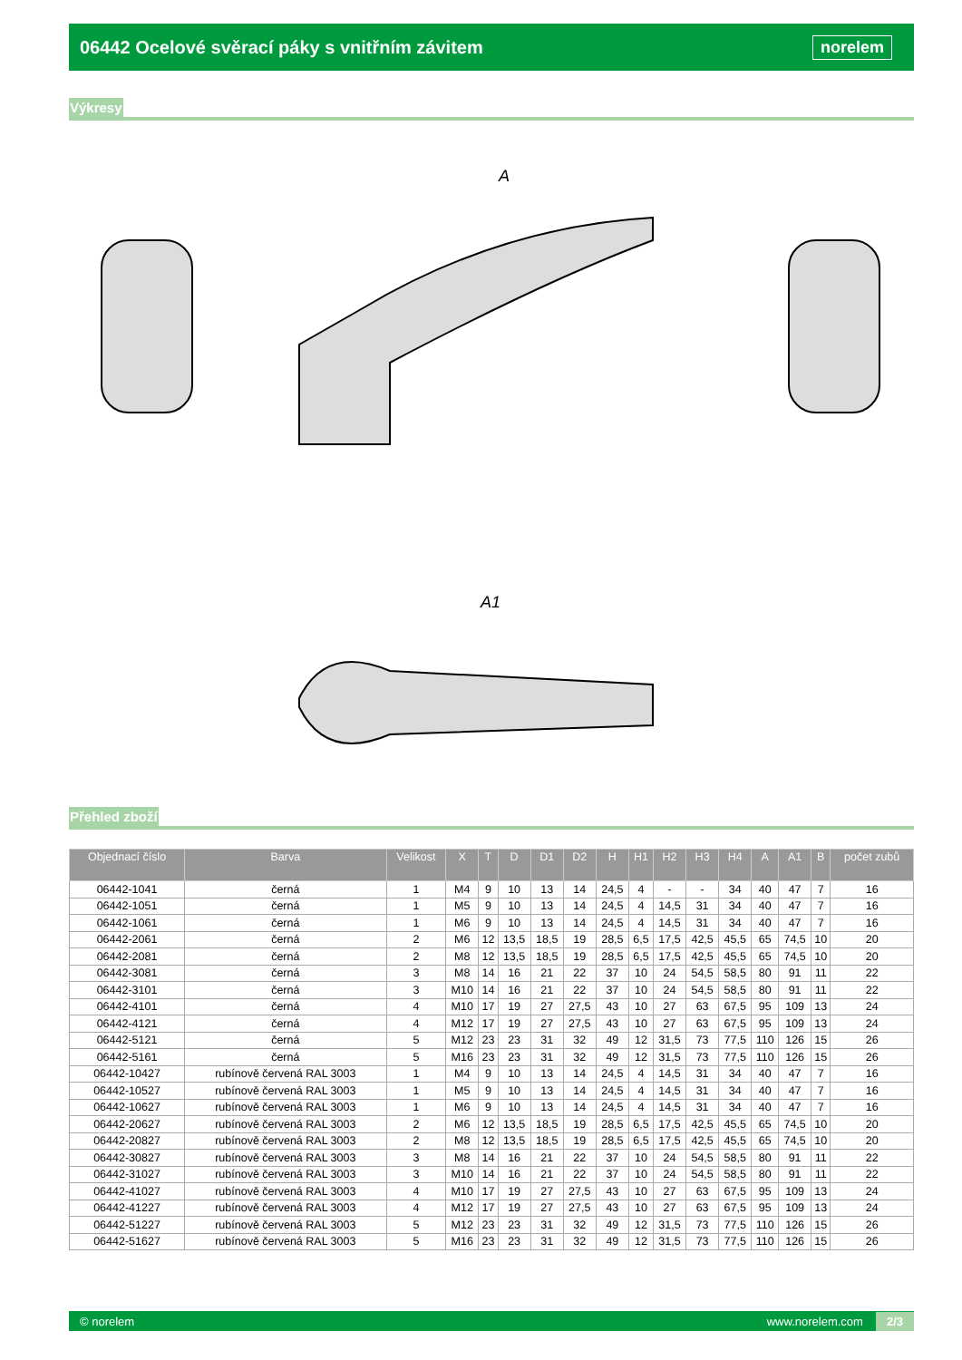06442 Ocelové svěrací páky s vnitřním závitem
norelem
Výkresy
A
A1
Přehled zboží
| Objednací číslo | Barva | Velikost | X | T | D | D1 | D2 | H | H1 | H2 | H3 | H4 | A | A1 | B | počet zubů |
| --- | --- | --- | --- | --- | --- | --- | --- | --- | --- | --- | --- | --- | --- | --- | --- | --- |
| 06442-1041 | černá | 1 | M4 | 9 | 10 | 13 | 14 | 24,5 | 4 | - | - | 34 | 40 | 47 | 7 | 16 |
| 06442-1051 | černá | 1 | M5 | 9 | 10 | 13 | 14 | 24,5 | 4 | 14,5 | 31 | 34 | 40 | 47 | 7 | 16 |
| 06442-1061 | černá | 1 | M6 | 9 | 10 | 13 | 14 | 24,5 | 4 | 14,5 | 31 | 34 | 40 | 47 | 7 | 16 |
| 06442-2061 | černá | 2 | M6 | 12 | 13,5 | 18,5 | 19 | 28,5 | 6,5 | 17,5 | 42,5 | 45,5 | 65 | 74,5 | 10 | 20 |
| 06442-2081 | černá | 2 | M8 | 12 | 13,5 | 18,5 | 19 | 28,5 | 6,5 | 17,5 | 42,5 | 45,5 | 65 | 74,5 | 10 | 20 |
| 06442-3081 | černá | 3 | M8 | 14 | 16 | 21 | 22 | 37 | 10 | 24 | 54,5 | 58,5 | 80 | 91 | 11 | 22 |
| 06442-3101 | černá | 3 | M10 | 14 | 16 | 21 | 22 | 37 | 10 | 24 | 54,5 | 58,5 | 80 | 91 | 11 | 22 |
| 06442-4101 | černá | 4 | M10 | 17 | 19 | 27 | 27,5 | 43 | 10 | 27 | 63 | 67,5 | 95 | 109 | 13 | 24 |
| 06442-4121 | černá | 4 | M12 | 17 | 19 | 27 | 27,5 | 43 | 10 | 27 | 63 | 67,5 | 95 | 109 | 13 | 24 |
| 06442-5121 | černá | 5 | M12 | 23 | 23 | 31 | 32 | 49 | 12 | 31,5 | 73 | 77,5 | 110 | 126 | 15 | 26 |
| 06442-5161 | černá | 5 | M16 | 23 | 23 | 31 | 32 | 49 | 12 | 31,5 | 73 | 77,5 | 110 | 126 | 15 | 26 |
| 06442-10427 | rubínově červená RAL 3003 | 1 | M4 | 9 | 10 | 13 | 14 | 24,5 | 4 | 14,5 | 31 | 34 | 40 | 47 | 7 | 16 |
| 06442-10527 | rubínově červená RAL 3003 | 1 | M5 | 9 | 10 | 13 | 14 | 24,5 | 4 | 14,5 | 31 | 34 | 40 | 47 | 7 | 16 |
| 06442-10627 | rubínově červená RAL 3003 | 1 | M6 | 9 | 10 | 13 | 14 | 24,5 | 4 | 14,5 | 31 | 34 | 40 | 47 | 7 | 16 |
| 06442-20627 | rubínově červená RAL 3003 | 2 | M6 | 12 | 13,5 | 18,5 | 19 | 28,5 | 6,5 | 17,5 | 42,5 | 45,5 | 65 | 74,5 | 10 | 20 |
| 06442-20827 | rubínově červená RAL 3003 | 2 | M8 | 12 | 13,5 | 18,5 | 19 | 28,5 | 6,5 | 17,5 | 42,5 | 45,5 | 65 | 74,5 | 10 | 20 |
| 06442-30827 | rubínově červená RAL 3003 | 3 | M8 | 14 | 16 | 21 | 22 | 37 | 10 | 24 | 54,5 | 58,5 | 80 | 91 | 11 | 22 |
| 06442-31027 | rubínově červená RAL 3003 | 3 | M10 | 14 | 16 | 21 | 22 | 37 | 10 | 24 | 54,5 | 58,5 | 80 | 91 | 11 | 22 |
| 06442-41027 | rubínově červená RAL 3003 | 4 | M10 | 17 | 19 | 27 | 27,5 | 43 | 10 | 27 | 63 | 67,5 | 95 | 109 | 13 | 24 |
| 06442-41227 | rubínově červená RAL 3003 | 4 | M12 | 17 | 19 | 27 | 27,5 | 43 | 10 | 27 | 63 | 67,5 | 95 | 109 | 13 | 24 |
| 06442-51227 | rubínově červená RAL 3003 | 5 | M12 | 23 | 23 | 31 | 32 | 49 | 12 | 31,5 | 73 | 77,5 | 110 | 126 | 15 | 26 |
| 06442-51627 | rubínově červená RAL 3003 | 5 | M16 | 23 | 23 | 31 | 32 | 49 | 12 | 31,5 | 73 | 77,5 | 110 | 126 | 15 | 26 |
© norelem www.norelem.com 2/3